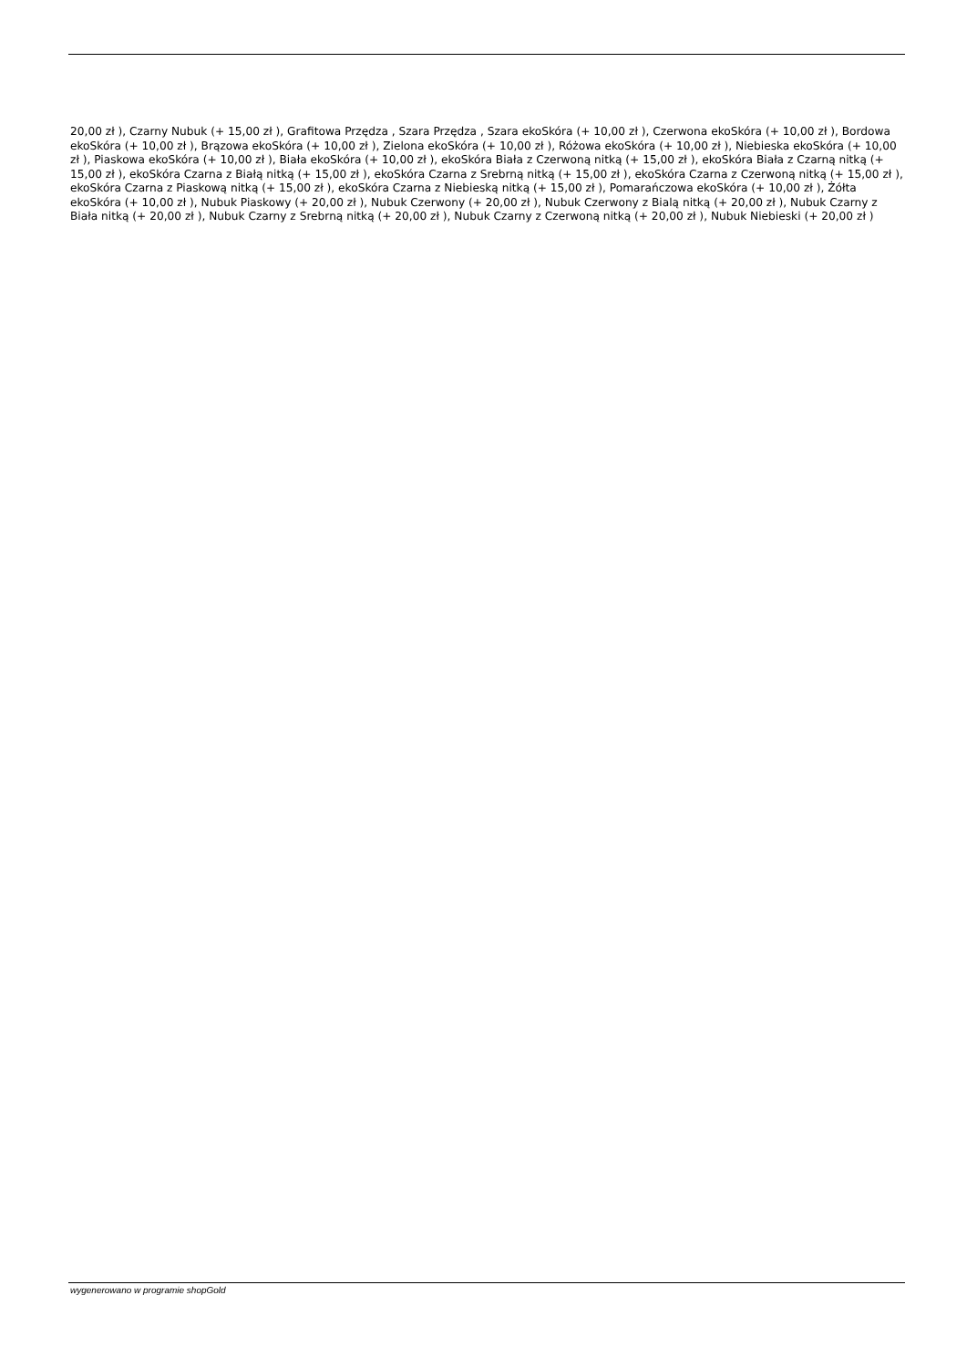20,00 zł ), Czarny Nubuk (+ 15,00 zł ), Grafitowa Przędza , Szara Przędza , Szara ekoSkóra (+ 10,00 zł ), Czerwona ekoSkóra (+ 10,00 zł ), Bordowa ekoSkóra (+ 10,00 zł ), Brązowa ekoSkóra (+ 10,00 zł ), Zielona ekoSkóra (+ 10,00 zł ), Różowa ekoSkóra (+ 10,00 zł ), Niebieska ekoSkóra (+ 10,00 zł ), Piaskowa ekoSkóra (+ 10,00 zł ), Biała ekoSkóra (+ 10,00 zł ), ekoSkóra Biała z Czerwoną nitką (+ 15,00 zł ), ekoSkóra Biała z Czarną nitką (+ 15,00 zł ), ekoSkóra Czarna z Białą nitką (+ 15,00 zł ), ekoSkóra Czarna z Srebrną nitką (+ 15,00 zł ), ekoSkóra Czarna z Czerwoną nitką (+ 15,00 zł ), ekoSkóra Czarna z Piaskową nitką (+ 15,00 zł ), ekoSkóra Czarna z Niebieską nitką (+ 15,00 zł ), Pomarańczowa ekoSkóra (+ 10,00 zł ), Żółta ekoSkóra (+ 10,00 zł ), Nubuk Piaskowy (+ 20,00 zł ), Nubuk Czerwony (+ 20,00 zł ), Nubuk Czerwony z Bialą nitką (+ 20,00 zł ), Nubuk Czarny z Biała nitką (+ 20,00 zł ), Nubuk Czarny z Srebrną nitką (+ 20,00 zł ), Nubuk Czarny z Czerwoną nitką (+ 20,00 zł ), Nubuk Niebieski (+ 20,00 zł )
wygenerowano w programie shopGold